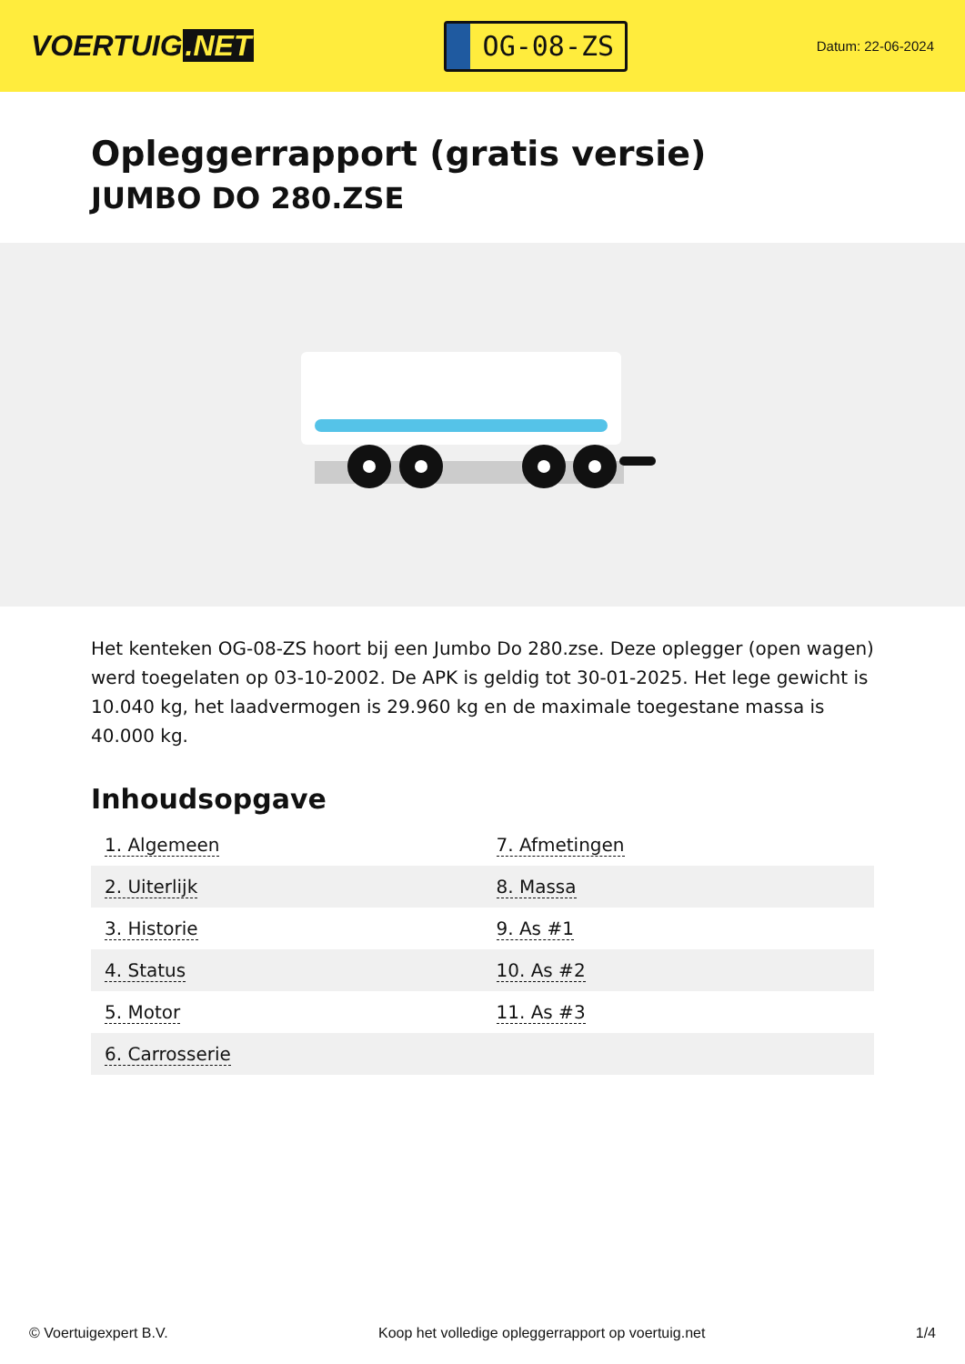VOERTUIG.NET
OG-08-ZS
Datum: 22-06-2024
Opleggerrapport (gratis versie)
JUMBO DO 280.ZSE
Het kenteken OG-08-ZS hoort bij een Jumbo Do 280.zse. Deze oplegger (open wagen) werd toegelaten op 03-10-2002. De APK is geldig tot 30-01-2025. Het lege gewicht is 10.040 kg, het laadvermogen is 29.960 kg en de maximale toegestane massa is 40.000 kg.
Inhoudsopgave
| 1. Algemeen | 7. Afmetingen |
| 2. Uiterlijk | 8. Massa |
| 3. Historie | 9. As #1 |
| 4. Status | 10. As #2 |
| 5. Motor | 11. As #3 |
| 6. Carrosserie | |
© Voertuigexpert B.V. Koop het volledige opleggerrapport op voertuig.net
1/4